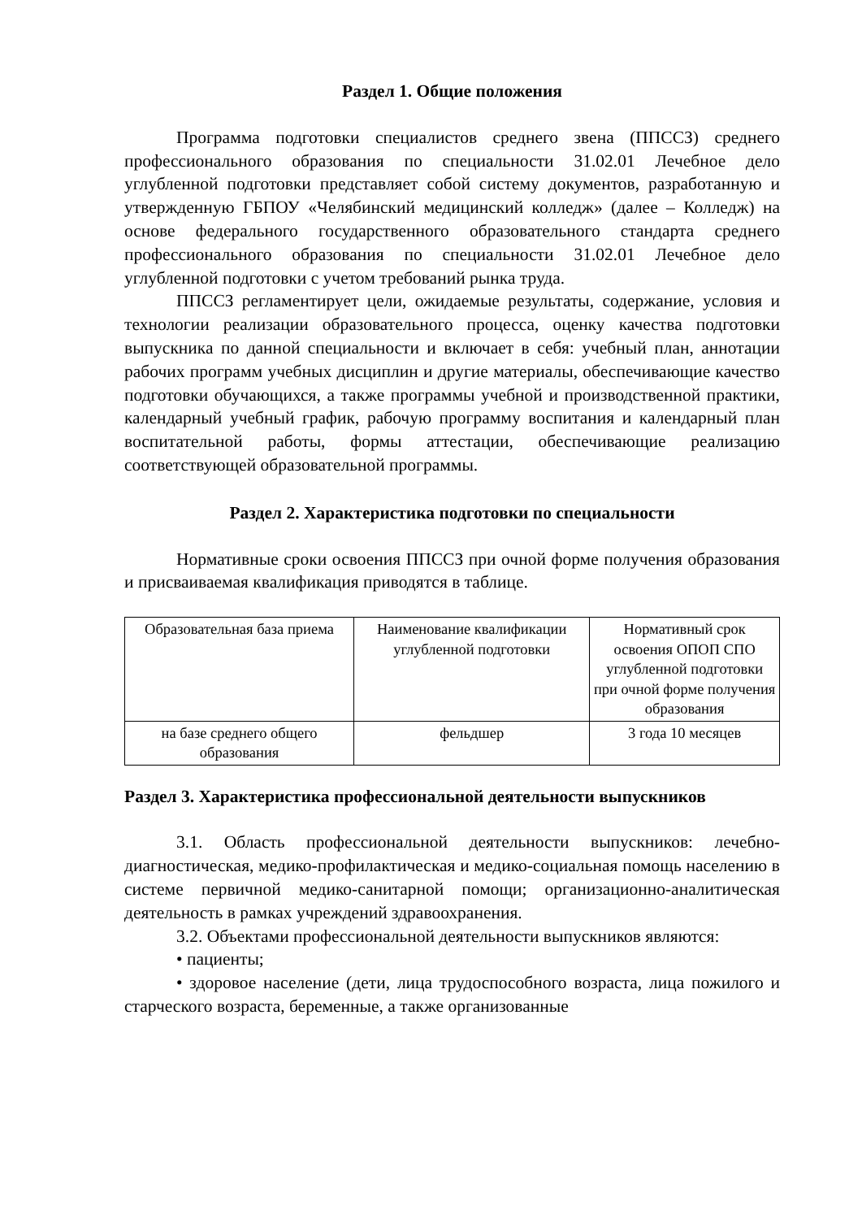Раздел 1. Общие положения
Программа подготовки специалистов среднего звена (ППССЗ) среднего профессионального образования по специальности 31.02.01 Лечебное дело углубленной подготовки представляет собой систему документов, разработанную и утвержденную ГБПОУ «Челябинский медицинский колледж» (далее – Колледж) на основе федерального государственного образовательного стандарта среднего профессионального образования по специальности 31.02.01 Лечебное дело углубленной подготовки с учетом требований рынка труда.
ППССЗ регламентирует цели, ожидаемые результаты, содержание, условия и технологии реализации образовательного процесса, оценку качества подготовки выпускника по данной специальности и включает в себя: учебный план, аннотации рабочих программ учебных дисциплин и другие материалы, обеспечивающие качество подготовки обучающихся, а также программы учебной и производственной практики, календарный учебный график, рабочую программу воспитания и календарный план воспитательной работы, формы аттестации, обеспечивающие реализацию соответствующей образовательной программы.
Раздел 2. Характеристика подготовки по специальности
Нормативные сроки освоения ППССЗ при очной форме получения образования и присваиваемая квалификация приводятся в таблице.
| Образовательная база приема | Наименование квалификации углубленной подготовки | Нормативный срок освоения ОПОП СПО углубленной подготовки при очной форме получения образования |
| на базе среднего общего образования | фельдшер | 3 года 10 месяцев |
Раздел 3. Характеристика профессиональной деятельности выпускников
3.1. Область профессиональной деятельности выпускников: лечебно-диагностическая, медико-профилактическая и медико-социальная помощь населению в системе первичной медико-санитарной помощи; организационно-аналитическая деятельность в рамках учреждений здравоохранения.
3.2. Объектами профессиональной деятельности выпускников являются:
• пациенты;
• здоровое население (дети, лица трудоспособного возраста, лица пожилого и старческого возраста, беременные, а также организованные